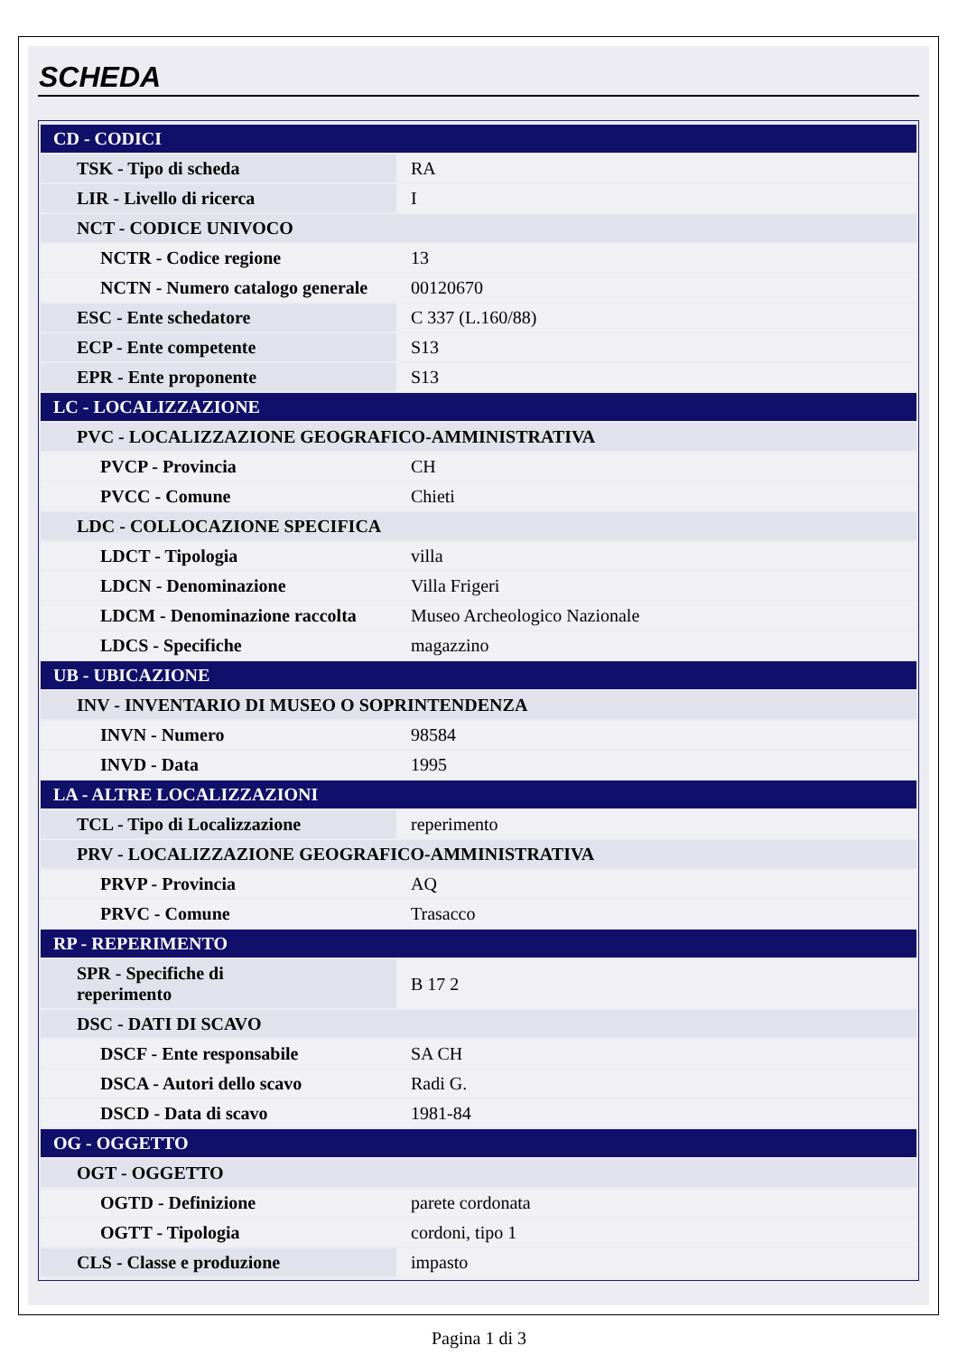SCHEDA
| CD - CODICI | |
| TSK - Tipo di scheda | RA |
| LIR - Livello di ricerca | I |
| NCT - CODICE UNIVOCO | |
| NCTR - Codice regione | 13 |
| NCTN - Numero catalogo generale | 00120670 |
| ESC - Ente schedatore | C 337 (L.160/88) |
| ECP - Ente competente | S13 |
| EPR - Ente proponente | S13 |
| LC - LOCALIZZAZIONE | |
| PVC - LOCALIZZAZIONE GEOGRAFICO-AMMINISTRATIVA | |
| PVCP - Provincia | CH |
| PVCC - Comune | Chieti |
| LDC - COLLOCAZIONE SPECIFICA | |
| LDCT - Tipologia | villa |
| LDCN - Denominazione | Villa Frigeri |
| LDCM - Denominazione raccolta | Museo Archeologico Nazionale |
| LDCS - Specifiche | magazzino |
| UB - UBICAZIONE | |
| INV - INVENTARIO DI MUSEO O SOPRINTENDENZA | |
| INVN - Numero | 98584 |
| INVD - Data | 1995 |
| LA - ALTRE LOCALIZZAZIONI | |
| TCL - Tipo di Localizzazione | reperimento |
| PRV - LOCALIZZAZIONE GEOGRAFICO-AMMINISTRATIVA | |
| PRVP - Provincia | AQ |
| PRVC - Comune | Trasacco |
| RP - REPERIMENTO | |
| SPR - Specifiche di reperimento | B 17 2 |
| DSC - DATI DI SCAVO | |
| DSCF - Ente responsabile | SA CH |
| DSCA - Autori dello scavo | Radi G. |
| DSCD - Data di scavo | 1981-84 |
| OG - OGGETTO | |
| OGT - OGGETTO | |
| OGTD - Definizione | parete cordonata |
| OGTT - Tipologia | cordoni, tipo 1 |
| CLS - Classe e produzione | impasto |
Pagina 1 di 3